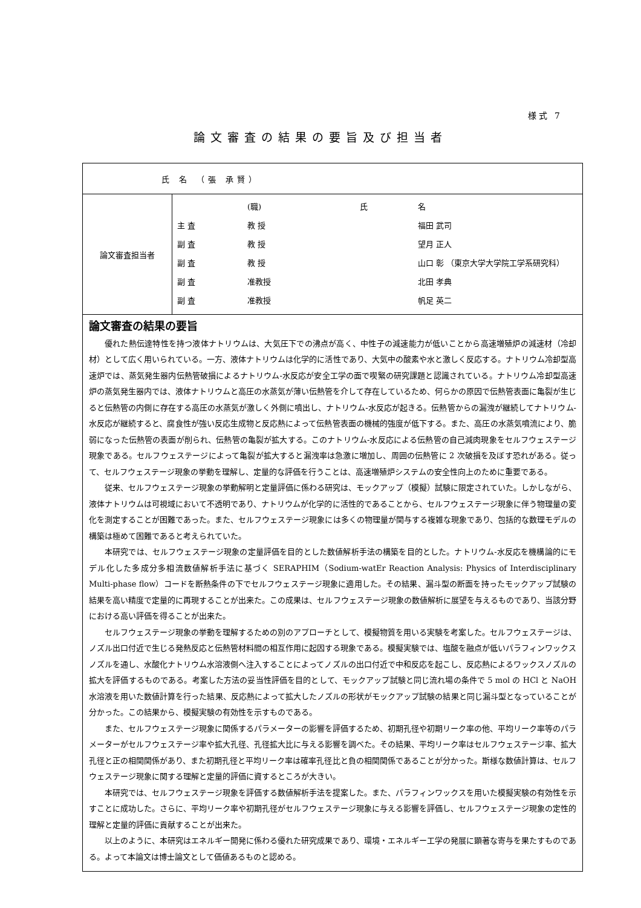様式 7
論文審査の結果の要旨及び担当者
| 氏 名 （張 承賢） | |
| 論文審査担当者 | / / (職) / 氏 / 名 / / 主 査 / 教 授 / / 福田 武司 / / 副 査 / 教 授 / / 望月 正人 / / 副 査 / 教 授 / / 山口 彰 （東京大学大学院工学系研究科） / / 副 査 / 准教授 / / 北田 孝典 / / 副 査 / 准教授 / / 帆足 英二 / |
| 論文審査の結果の要旨 優れた熱伝達特性を持つ液体ナトリウムは、大気圧下での沸点が高く、中性子の減速能力が低いことから高速増殖炉の減速材（冷却材）として広く用いられている。一方、液体ナトリウムは化学的に活性であり、大気中の酸素や水と激しく反応する。ナトリウム冷却型高速炉では、蒸気発生器内伝熱管破損によるナトリウム-水反応が安全工学の面で喫緊の研究課題と認識されている。ナトリウム冷却型高速炉の蒸気発生器内では、液体ナトリウムと高圧の水蒸気が薄い伝熱管を介して存在しているため、何らかの原因で伝熱管表面に亀裂が生じると伝熱管の内側に存在する高圧の水蒸気が激しく外側に噴出し、ナトリウム-水反応が起きる。伝熱管からの漏洩が継続してナトリウム-水反応が継続すると、腐食性が強い反応生成物と反応熱によって伝熱管表面の機械的強度が低下する。また、高圧の水蒸気噴流により、脆弱になった伝熱管の表面が削られ、伝熱管の亀裂が拡大する。このナトリウム-水反応による伝熱管の自己減肉現象をセルフウェステージ現象である。セルフウェステージによって亀裂が拡大すると漏洩率は急激に増加し、周囲の伝熱管に 2 次破損を及ぼす恐れがある。従って、セルフウェステージ現象の挙動を理解し、定量的な評価を行うことは、高速増殖炉システムの安全性向上のために重要である。 従来、セルフウェステージ現象の挙動解明と定量評価に係わる研究は、モックアップ（模擬）試験に限定されていた。しかしながら、液体ナトリウムは可視域において不透明であり、ナトリウムが化学的に活性的であることから、セルフウェステージ現象に伴う物理量の変化を測定することが困難であった。また、セルフウェステージ現象には多くの物理量が関与する複雑な現象であり、包括的な数理モデルの構築は極めて困難であると考えられていた。 本研究では、セルフウェステージ現象の定量評価を目的とした数値解析手法の構築を目的とした。ナトリウム-水反応を機構論的にモデル化した多成分多相流数値解析手法に基づく SERAPHIM（Sodium-watEr Reaction Analysis: Physics of Interdisciplinary Multi-phase flow）コードを断熱条件の下でセルフウェステージ現象に適用した。その結果、漏斗型の断面を持ったモックアップ試験の結果を高い精度で定量的に再現することが出来た。この成果は、セルフウェステージ現象の数値解析に展望を与えるものであり、当該分野における高い評価を得ることが出来た。 セルフウェステージ現象の挙動を理解するための別のアプローチとして、模擬物質を用いる実験を考案した。セルフウェステージは、ノズル出口付近で生じる発熱反応と伝熱管材料間の相互作用に起因する現象である。模擬実験では、塩酸を融点が低いパラフィンワックスノズルを通し、水酸化ナトリウム水溶液側へ注入することによってノズルの出口付近で中和反応を起こし、反応熱によるワックスノズルの拡大を評価するものである。考案した方法の妥当性評価を目的として、モックアップ試験と同じ流れ場の条件で 5 mol の HCl と NaOH 水溶液を用いた数値計算を行った結果、反応熱によって拡大したノズルの形状がモックアップ試験の結果と同じ漏斗型となっていることが分かった。この結果から、模擬実験の有効性を示すものである。 また、セルフウェステージ現象に関係するパラメーターの影響を評価するため、初期孔径や初期リーク率の他、平均リーク率等のパラメーターがセルフウェステージ率や拡大孔径、孔径拡大比に与える影響を調べた。その結果、平均リーク率はセルフウェステージ率、拡大孔径と正の相関関係があり、また初期孔径と平均リーク率は確率孔径比と負の相関関係であることが分かった。斯様な数値計算は、セルフウェステージ現象に関する理解と定量的評価に資するところが大きい。 本研究では、セルフウェステージ現象を評価する数値解析手法を提案した。また、パラフィンワックスを用いた模擬実験の有効性を示すことに成功した。さらに、平均リーク率や初期孔径がセルフウェステージ現象に与える影響を評価し、セルフウェステージ現象の定性的理解と定量的評価に貢献することが出来た。 以上のように、本研究はエネルギー開発に係わる優れた研究成果であり、環境・エネルギー工学の発展に顕著な寄与を果たすものである。よって本論文は博士論文として価値あるものと認める。 | |